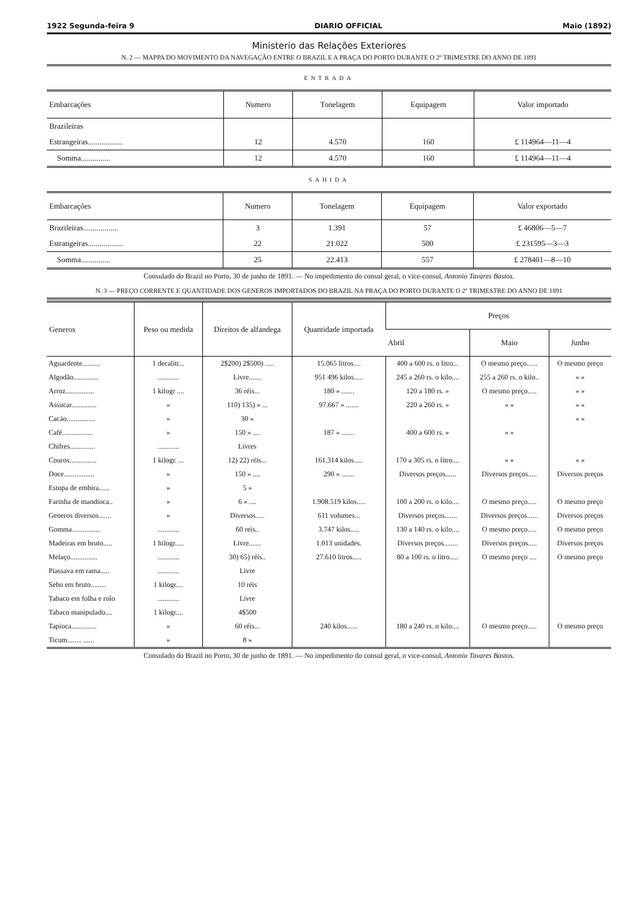1922 Segunda-feira 9 DIARIO OFFICIAL Maio (1892)
Ministerio das Relações Exteriores
N. 2 — MAPPA DO MOVIMENTO DA NAVEGAÇÃO ENTRE O BRAZIL E A PRAÇA DO PORTO DURANTE O 2º TRIMESTRE DO ANNO DE 1891
ENTRADA
| Embarcações | Numero | Tonelagem | Equipagem | Valor importado |
| --- | --- | --- | --- | --- |
| Brazileiras | | | | |
| Estrangeiras.................. | 12 | 4.570 | 160 | £ 114964—11—4 |
| Somma............... | 12 | 4.570 | 160 | £ 114964—11—4 |
SAHIDA
| Embarcações | Numero | Tonelagem | Equipagem | Valor exportado |
| --- | --- | --- | --- | --- |
| Brazileiras.................. | 3 | 1.391 | 57 | £ 46806—5—7 |
| Estrangeiras.................. | 22 | 21.022 | 500 | £ 231595—3—3 |
| Somma............... | 25 | 22.413 | 557 | £ 278401—8—10 |
Consulado do Brazil no Porto, 30 de junho de 1891. — No impedimento do consul geral, o vice-consul, Antonio Tavares Bastos.
N. 3 — PREÇO CORRENTE E QUANTIDADE DOS GENEROS IMPORTADOS DO BRAZIL NA PRAÇA DO PORTO DURANTE O 2º TRIMESTRE DO ANNO DE 1891
| Generos | Peso ou medida | Direitos de alfandega | Quantidade importada | Preços | | |
| --- | --- | --- | --- | --- | --- | --- |
| | | | | Abril | Maio | Junho |
| Aguardente.......... | 1 decalitr... | 2$200) 2$500) ..... | 15.065 litros.... | 400 a 600 rs. o litro... | O mesmo preço...... | O mesmo preço |
| Algodão.............. | ............ | Livre....... | 951 496 kilos..... | 245 a 260 rs. o kilo.... | 255 a 260 rs. o kilo.. | » » |
| Arroz................ | 1 kilogr .... | 36 réis... | 180 » ....... | 120 a 180 rs. » | O mesmo preço..... | » » |
| Assucar.............. | » | 110) 135) » ... | 97.667 » ....... | 220 a 260 rs. » | » » | » » |
| Cacáo................ | « | 30 » | | | | » » |
| Café................. | » | 150 » .... | 187 » ....... | 400 a 600 rs. » | » » | |
| Chifres.............. | ............ | Livres | | | | |
| Couros............... | 1 kilogr. ... | 12) 22) réis... | 161.314 kilos..... | 170 a 305 rs. o litro.... | » » | « » |
| Doce................. | » | 150 » .... | 290 » ....... | Diversos preços...... | Diversos preços..... | Diversos preços |
| Estopa de embira...... | » | 5 » | | | | |
| Farinha de mandioca.. | » | 6 » .... | 1.908.519 kilos..... | 100 a 200 rs. o kilo.... | O mesmo preço..... | O mesmo preço |
| Generos diversos....... | » | Diversos..... | 611 volumes... | Diversos preços....... | Diversos preços...... | Diversos preços |
| Gomma................ | ............ | 60 reis.. | 3.747 kilos..... | 130 a 140 rs. o kilo.... | O mesmo preço..... | O mesmo preço |
| Madeiras em bruto..... | 1 hilogr..... | Livre....... | 1.013 unidades. | Diversos preços........ | Diversos preços..... | Diversos preços |
| Melaço............... | ............ | 30) 65) réis.. | 27.610 litros..... | 80 a 100 rs. o litro..... | O mesmo preço .... | O mesmo preço |
| Piassava em rama..... | ............ | Livre | | | | |
| Sebo em bruto........ | 1 kilogr.... | 10 réis | | | | |
| Tabaco em folha e rolo | ............ | Livre | | | | |
| Tabaco manipulado.... | 1 kilogr.... | 4$500 | | | | |
| Tapioca.............. | » | 60 réis... | 240 kilos...... | 180 a 240 rs. o kilo.... | O mesmo preço..... | O mesmo preço |
| Ticum........ ...... | » | 8 » | | | | |
Consulado do Brazil no Porto, 30 de junho de 1891. — No impedimento do consul geral, o vice-consul, Antonio Tavares Bastos.